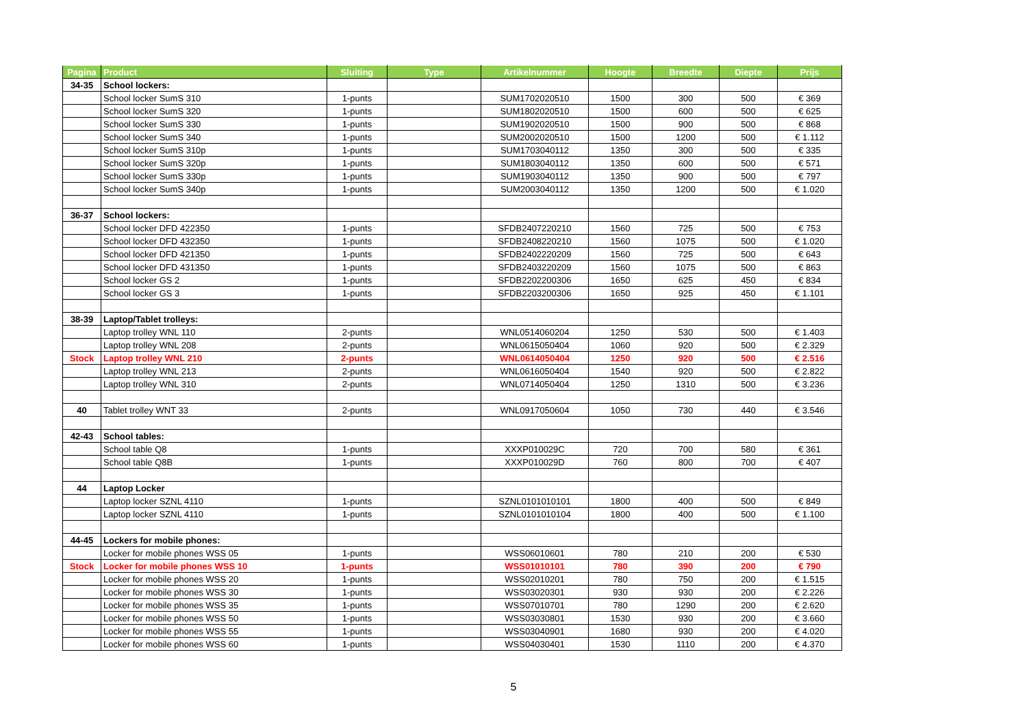| Pagina | Product | Sluiting | Type | Artikelnummer | Hoogte | Breedte | Diepte | Prijs |
| --- | --- | --- | --- | --- | --- | --- | --- | --- |
| 34-35 | School lockers: | | | | | | | |
| | School locker SumS 310 | 1-punts | | SUM1702020510 | 1500 | 300 | 500 | € 369 |
| | School locker SumS 320 | 1-punts | | SUM1802020510 | 1500 | 600 | 500 | € 625 |
| | School locker SumS 330 | 1-punts | | SUM1902020510 | 1500 | 900 | 500 | € 868 |
| | School locker SumS 340 | 1-punts | | SUM2002020510 | 1500 | 1200 | 500 | € 1.112 |
| | School locker SumS 310p | 1-punts | | SUM1703040112 | 1350 | 300 | 500 | € 335 |
| | School locker SumS 320p | 1-punts | | SUM1803040112 | 1350 | 600 | 500 | € 571 |
| | School locker SumS 330p | 1-punts | | SUM1903040112 | 1350 | 900 | 500 | € 797 |
| | School locker SumS 340p | 1-punts | | SUM2003040112 | 1350 | 1200 | 500 | € 1.020 |
| 36-37 | School lockers: | | | | | | | |
| | School locker DFD 422350 | 1-punts | | SFDB2407220210 | 1560 | 725 | 500 | € 753 |
| | School locker DFD 432350 | 1-punts | | SFDB2408220210 | 1560 | 1075 | 500 | € 1.020 |
| | School locker DFD 421350 | 1-punts | | SFDB2402220209 | 1560 | 725 | 500 | € 643 |
| | School locker DFD 431350 | 1-punts | | SFDB2403220209 | 1560 | 1075 | 500 | € 863 |
| | School locker GS 2 | 1-punts | | SFDB2202200306 | 1650 | 625 | 450 | € 834 |
| | School locker GS 3 | 1-punts | | SFDB2203200306 | 1650 | 925 | 450 | € 1.101 |
| 38-39 | Laptop/Tablet trolleys: | | | | | | | |
| | Laptop trolley WNL 110 | 2-punts | | WNL0514060204 | 1250 | 530 | 500 | € 1.403 |
| | Laptop trolley WNL 208 | 2-punts | | WNL0615050404 | 1060 | 920 | 500 | € 2.329 |
| Stock | Laptop trolley WNL 210 | 2-punts | | WNL0614050404 | 1250 | 920 | 500 | € 2.516 |
| | Laptop trolley WNL 213 | 2-punts | | WNL0616050404 | 1540 | 920 | 500 | € 2.822 |
| | Laptop trolley WNL 310 | 2-punts | | WNL0714050404 | 1250 | 1310 | 500 | € 3.236 |
| 40 | Tablet trolley WNT 33 | 2-punts | | WNL0917050604 | 1050 | 730 | 440 | € 3.546 |
| 42-43 | School tables: | | | | | | | |
| | School table Q8 | 1-punts | | XXXP010029C | 720 | 700 | 580 | € 361 |
| | School table Q8B | 1-punts | | XXXP010029D | 760 | 800 | 700 | € 407 |
| 44 | Laptop Locker | | | | | | | |
| | Laptop locker SZNL 4110 | 1-punts | | SZNL0101010101 | 1800 | 400 | 500 | € 849 |
| | Laptop locker SZNL 4110 | 1-punts | | SZNL0101010104 | 1800 | 400 | 500 | € 1.100 |
| 44-45 | Lockers for mobile phones: | | | | | | | |
| | Locker for mobile phones WSS 05 | 1-punts | | WSS06010601 | 780 | 210 | 200 | € 530 |
| Stock | Locker for mobile phones WSS 10 | 1-punts | | WSS01010101 | 780 | 390 | 200 | € 790 |
| | Locker for mobile phones WSS 20 | 1-punts | | WSS02010201 | 780 | 750 | 200 | € 1.515 |
| | Locker for mobile phones WSS 30 | 1-punts | | WSS03020301 | 930 | 930 | 200 | € 2.226 |
| | Locker for mobile phones WSS 35 | 1-punts | | WSS07010701 | 780 | 1290 | 200 | € 2.620 |
| | Locker for mobile phones WSS 50 | 1-punts | | WSS03030801 | 1530 | 930 | 200 | € 3.660 |
| | Locker for mobile phones WSS 55 | 1-punts | | WSS03040901 | 1680 | 930 | 200 | € 4.020 |
| | Locker for mobile phones WSS 60 | 1-punts | | WSS04030401 | 1530 | 1110 | 200 | € 4.370 |
5